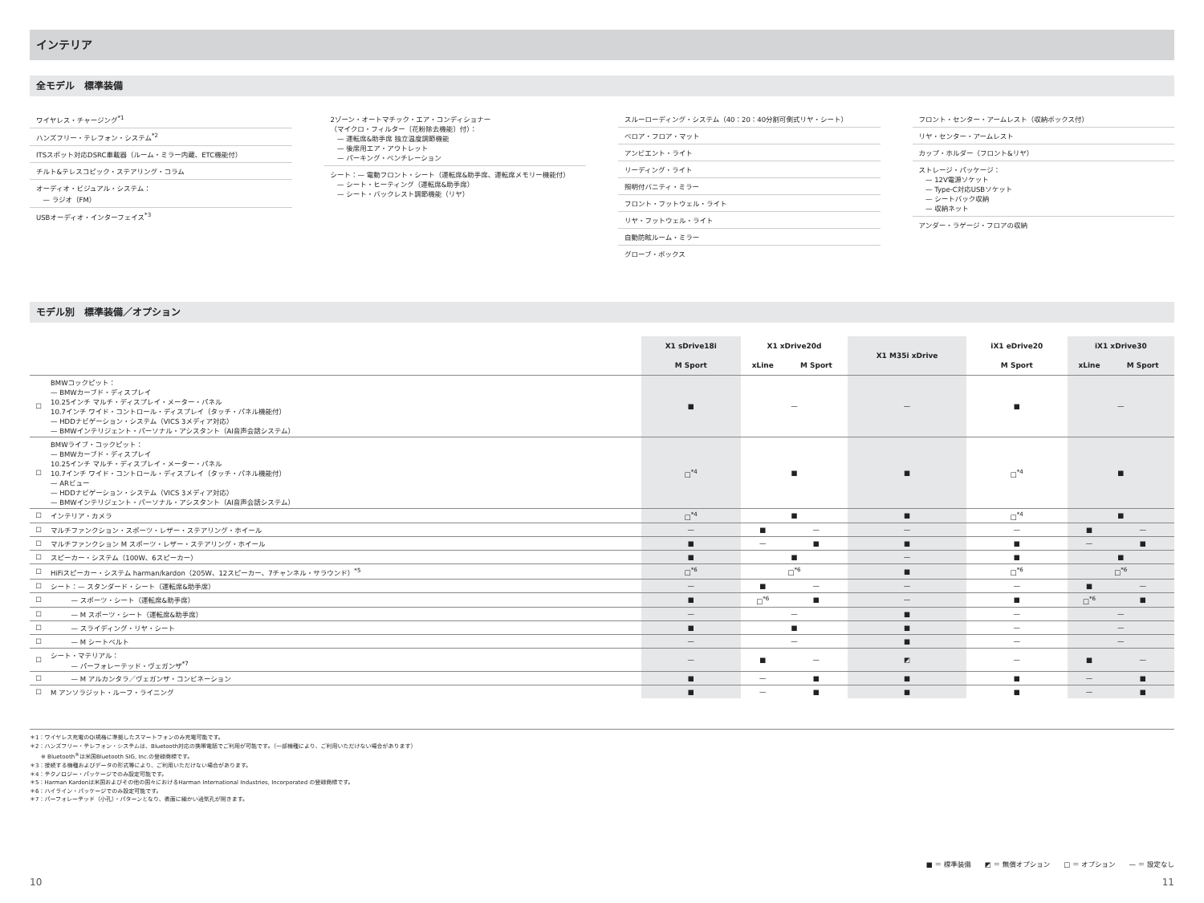インテリア
全モデル　標準装備
ワイヤレス・チャージング<sup>*1</sup>
ハンズフリー・テレフォン・システム<sup>*2</sup>
ITSスポット対応DSRC車載器（ルーム・ミラー内蔵、ETC機能付）
チルト&テレスコピック・ステアリング・コラム
オーディオ・ビジュアル・システム：
　— ラジオ（FM）
USBオーディオ・インターフェイス<sup>*3</sup>
2ゾーン・オートマチック・エア・コンディショナー
（マイクロ・フィルター〔花粉除去機能〕付）：
　— 運転席&助手席 独立温度調節機能
　— 後席用エア・アウトレット
　— パーキング・ベンチレーション
シート：— 電動フロント・シート（運転席&助手席、運転席メモリー機能付）
　— シート・ヒーティング（運転席&助手席）
　— シート・バックレスト調節機能（リヤ）
スルーローディング・システム（40：20：40分割可倒式リヤ・シート）
ベロア・フロア・マット
アンビエント・ライト
リーディング・ライト
照明付バニティ・ミラー
フロント・フットウェル・ライト
リヤ・フットウェル・ライト
自動防眩ルーム・ミラー
グローブ・ボックス
フロント・センター・アームレスト（収納ボックス付）
リヤ・センター・アームレスト
カップ・ホルダー（フロント&リヤ）
ストレージ・パッケージ：
　— 12V電源ソケット
　— Type-C対応USBソケット
　— シートバック収納
　— 収納ネット
アンダー・ラゲージ・フロアの収納
モデル別　標準装備／オプション
| | | X1 sDrive18i | X1 xDrive20d | | X1 M35i xDrive | iX1 eDrive20 | iX1 xDrive30 | |
| --- | --- | --- | --- | --- | --- | --- | --- | --- |
| | | M Sport | xLine | M Sport | | M Sport | xLine | M Sport |
| ☐ | BMWコックピット： — BMWカーブド・ディスプレイ 10.25インチ マルチ・ディスプレイ・メーター・パネル 10.7インチ ワイド・コントロール・ディスプレイ（タッチ・パネル機能付） — HDDナビゲーション・システム（VICS 3メディア対応） — BMWインテリジェント・パーソナル・アシスタント（AI音声会話システム） | ■ | — | | — | ■ | — | |
| ☐ | BMWライブ・コックピット： — BMWカーブド・ディスプレイ 10.25インチ マルチ・ディスプレイ・メーター・パネル 10.7インチ ワイド・コントロール・ディスプレイ（タッチ・パネル機能付） — ARビュー — HDDナビゲーション・システム（VICS 3メディア対応） — BMWインテリジェント・パーソナル・アシスタント（AI音声会話システム） | □<sup>*4</sup> | ■ | | ■ | □<sup>*4</sup> | ■ | |
| ☐ | インテリア・カメラ | □<sup>*4</sup> | ■ | | ■ | □<sup>*4</sup> | ■ | |
| ☐ | マルチファンクション・スポーツ・レザー・ステアリング・ホイール | — | ■ | — | — | — | ■ | — |
| ☐ | マルチファンクション M スポーツ・レザー・ステアリング・ホイール | ■ | — | ■ | ■ | ■ | — | ■ |
| ☐ | スピーカー・システム（100W、6スピーカー） | ■ | ■ | | — | ■ | ■ | |
| ☐ | HiFiスピーカー・システム harman/kardon（205W、12スピーカー、7チャンネル・サラウンド）<sup>*5</sup> | □<sup>*6</sup> | □<sup>*6</sup> | | ■ | □<sup>*6</sup> | □<sup>*6</sup> | |
| ☐ | シート：— スタンダード・シート（運転席&助手席） | — | ■ | — | — | — | ■ | — |
| ☐ | — スポーツ・シート（運転席&助手席） | ■ | □<sup>*6</sup> | ■ | — | ■ | □<sup>*6</sup> | ■ |
| ☐ | — M スポーツ・シート（運転席&助手席） | — | — | | ■ | — | — | |
| ☐ | — スライディング・リヤ・シート | ■ | ■ | | ■ | — | — | |
| ☐ | — M シートベルト | — | — | | ■ | — | — | |
| ☐ | シート・マテリアル： — パーフォレーテッド・ヴェガンザ<sup>*7</sup> | — | ■ | — | ◩ | — | ■ | — |
| ☐ | — M アルカンタラ／ヴェガンザ・コンビネーション | ■ | — | ■ | ■ | ■ | — | ■ |
| ☐ | M アンソラジット・ルーフ・ライニング | ■ | — | ■ | ■ | ■ | — | ■ |
＊1：ワイヤレス充電のQi規格に準拠したスマートフォンのみ充電可能です。
＊2：ハンズフリー・テレフォン・システムは、Bluetooth対応の携帯電話でご利用が可能です。（一部機種により、ご利用いただけない場合があります）
　　※ Bluetooth<sup>®</sup>は米国Bluetooth SIG, Inc.の登録商標です。
＊3：接続する機種およびデータの形式等により、ご利用いただけない場合があります。
＊4：テクノロジー・パッケージでのみ設定可能です。
＊5：Harman Kardonは米国およびその他の国々におけるHarman International Industries, Incorporated の登録商標です。
＊6：ハイライン・パッケージでのみ設定可能です。
＊7：パーフォレーテッド（小孔）・パターンとなり、表面に細かい通気孔が開きます。
■ ＝ 標準装備　　◩ ＝ 無償オプション　　□ ＝ オプション　　— ＝ 設定なし
10 11